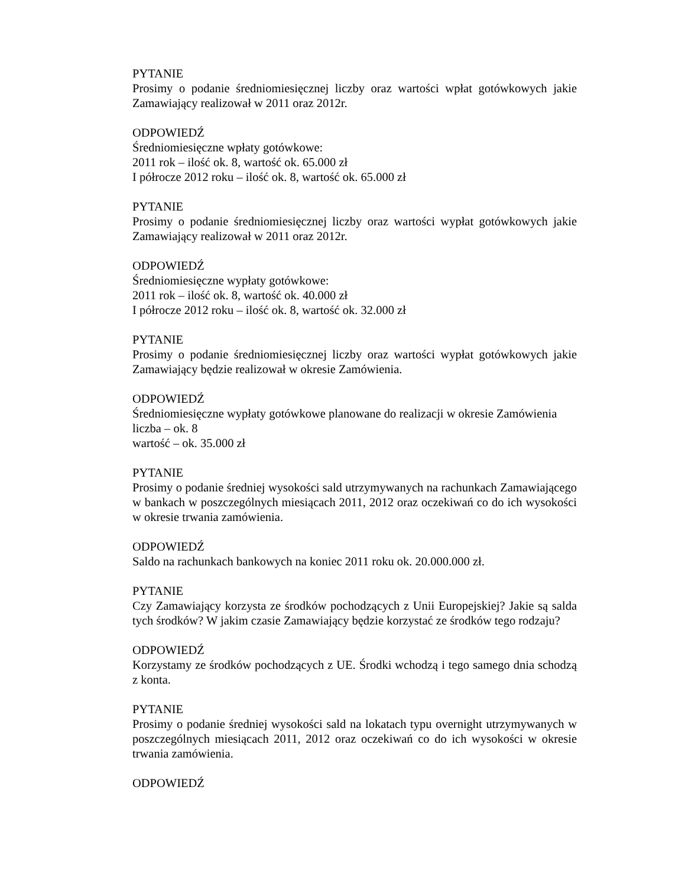PYTANIE
Prosimy o podanie średniomiesięcznej liczby oraz wartości wpłat gotówkowych jakie Zamawiający realizował w 2011 oraz 2012r.
ODPOWIEDŹ
Średniomiesięczne wpłaty gotówkowe:
2011 rok – ilość ok. 8, wartość ok. 65.000 zł
I półrocze 2012 roku – ilość ok. 8, wartość ok. 65.000 zł
PYTANIE
Prosimy o podanie średniomiesięcznej liczby oraz wartości wypłat gotówkowych jakie Zamawiający realizował w 2011 oraz 2012r.
ODPOWIEDŹ
Średniomiesięczne wypłaty gotówkowe:
2011 rok – ilość ok. 8, wartość ok. 40.000 zł
I półrocze 2012 roku – ilość ok. 8, wartość ok. 32.000 zł
PYTANIE
Prosimy o podanie średniomiesięcznej liczby oraz wartości wypłat gotówkowych jakie Zamawiający będzie realizował w okresie Zamówienia.
ODPOWIEDŹ
Średniomiesięczne wypłaty gotówkowe planowane do realizacji w okresie Zamówienia
liczba – ok. 8
wartość – ok. 35.000 zł
PYTANIE
Prosimy o podanie średniej wysokości sald utrzymywanych na rachunkach Zamawiającego w bankach w poszczególnych miesiącach 2011, 2012 oraz oczekiwań co do ich wysokości w okresie trwania zamówienia.
ODPOWIEDŹ
Saldo na rachunkach bankowych na koniec 2011 roku ok. 20.000.000 zł.
PYTANIE
Czy Zamawiający korzysta ze środków pochodzących z Unii Europejskiej? Jakie są salda tych środków? W jakim czasie Zamawiający będzie korzystać ze środków tego rodzaju?
ODPOWIEDŹ
Korzystamy ze środków pochodzących z UE. Środki wchodzą i tego samego dnia schodzą z konta.
PYTANIE
Prosimy o podanie średniej wysokości sald na lokatach typu overnight utrzymywanych w poszczególnych miesiącach 2011, 2012 oraz oczekiwań co do ich wysokości w okresie trwania zamówienia.
ODPOWIEDŹ